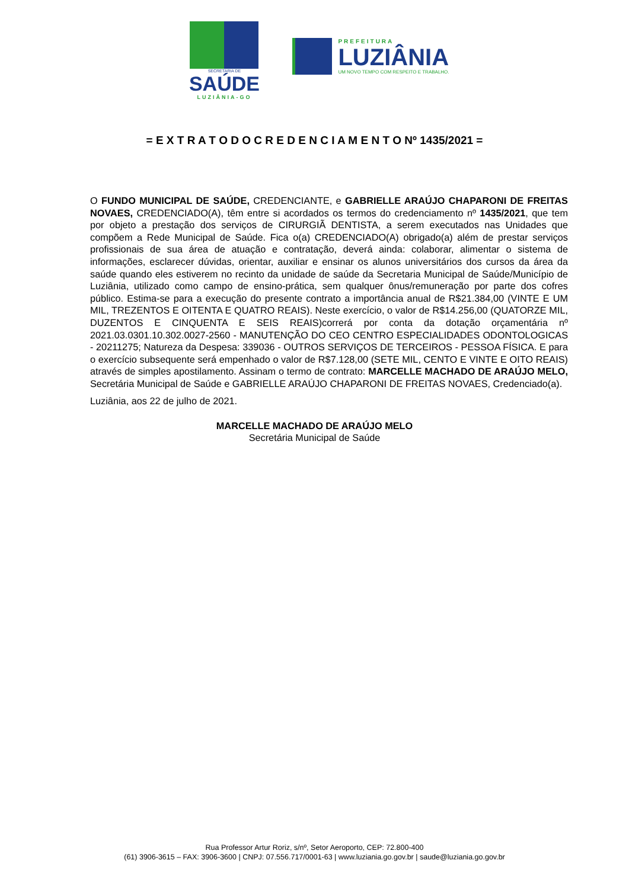SECRETARIA DE
SAÚDE
LUZIÂNIA-GO
PREFEITURA
LUZIÂNIA
UM NOVO TEMPO COM RESPEITO E TRABALHO.
= E X T R A T O D O C R E D E N C I A M E N T O Nº 1435/2021 =
O FUNDO MUNICIPAL DE SAÚDE, CREDENCIANTE, e GABRIELLE ARAÚJO CHAPARONI DE FREITAS NOVAES, CREDENCIADO(A), têm entre si acordados os termos do credenciamento nº 1435/2021, que tem por objeto a prestação dos serviços de CIRURGIÃ DENTISTA, a serem executados nas Unidades que compõem a Rede Municipal de Saúde. Fica o(a) CREDENCIADO(A) obrigado(a) além de prestar serviços profissionais de sua área de atuação e contratação, deverá ainda: colaborar, alimentar o sistema de informações, esclarecer dúvidas, orientar, auxiliar e ensinar os alunos universitários dos cursos da área da saúde quando eles estiverem no recinto da unidade de saúde da Secretaria Municipal de Saúde/Município de Luziânia, utilizado como campo de ensino-prática, sem qualquer ônus/remuneração por parte dos cofres público. Estima-se para a execução do presente contrato a importância anual de R$21.384,00 (VINTE E UM MIL, TREZENTOS E OITENTA E QUATRO REAIS). Neste exercício, o valor de R$14.256,00 (QUATORZE MIL, DUZENTOS E CINQUENTA E SEIS REAIS)correrá por conta da dotação orçamentária nº 2021.03.0301.10.302.0027-2560 - MANUTENÇÃO DO CEO CENTRO ESPECIALIDADES ODONTOLOGICAS - 20211275; Natureza da Despesa: 339036 - OUTROS SERVIÇOS DE TERCEIROS - PESSOA FÍSICA. E para o exercício subsequente será empenhado o valor de R$7.128,00 (SETE MIL, CENTO E VINTE E OITO REAIS) através de simples apostilamento. Assinam o termo de contrato: MARCELLE MACHADO DE ARAÚJO MELO, Secretária Municipal de Saúde e GABRIELLE ARAÚJO CHAPARONI DE FREITAS NOVAES, Credenciado(a).
Luziânia, aos 22 de julho de 2021.
MARCELLE MACHADO DE ARAÚJO MELO
Secretária Municipal de Saúde
Rua Professor Artur Roriz, s/nº, Setor Aeroporto, CEP: 72.800-400
(61) 3906-3615 – FAX: 3906-3600 | CNPJ: 07.556.717/0001-63 | www.luziania.go.gov.br | saude@luziania.go.gov.br